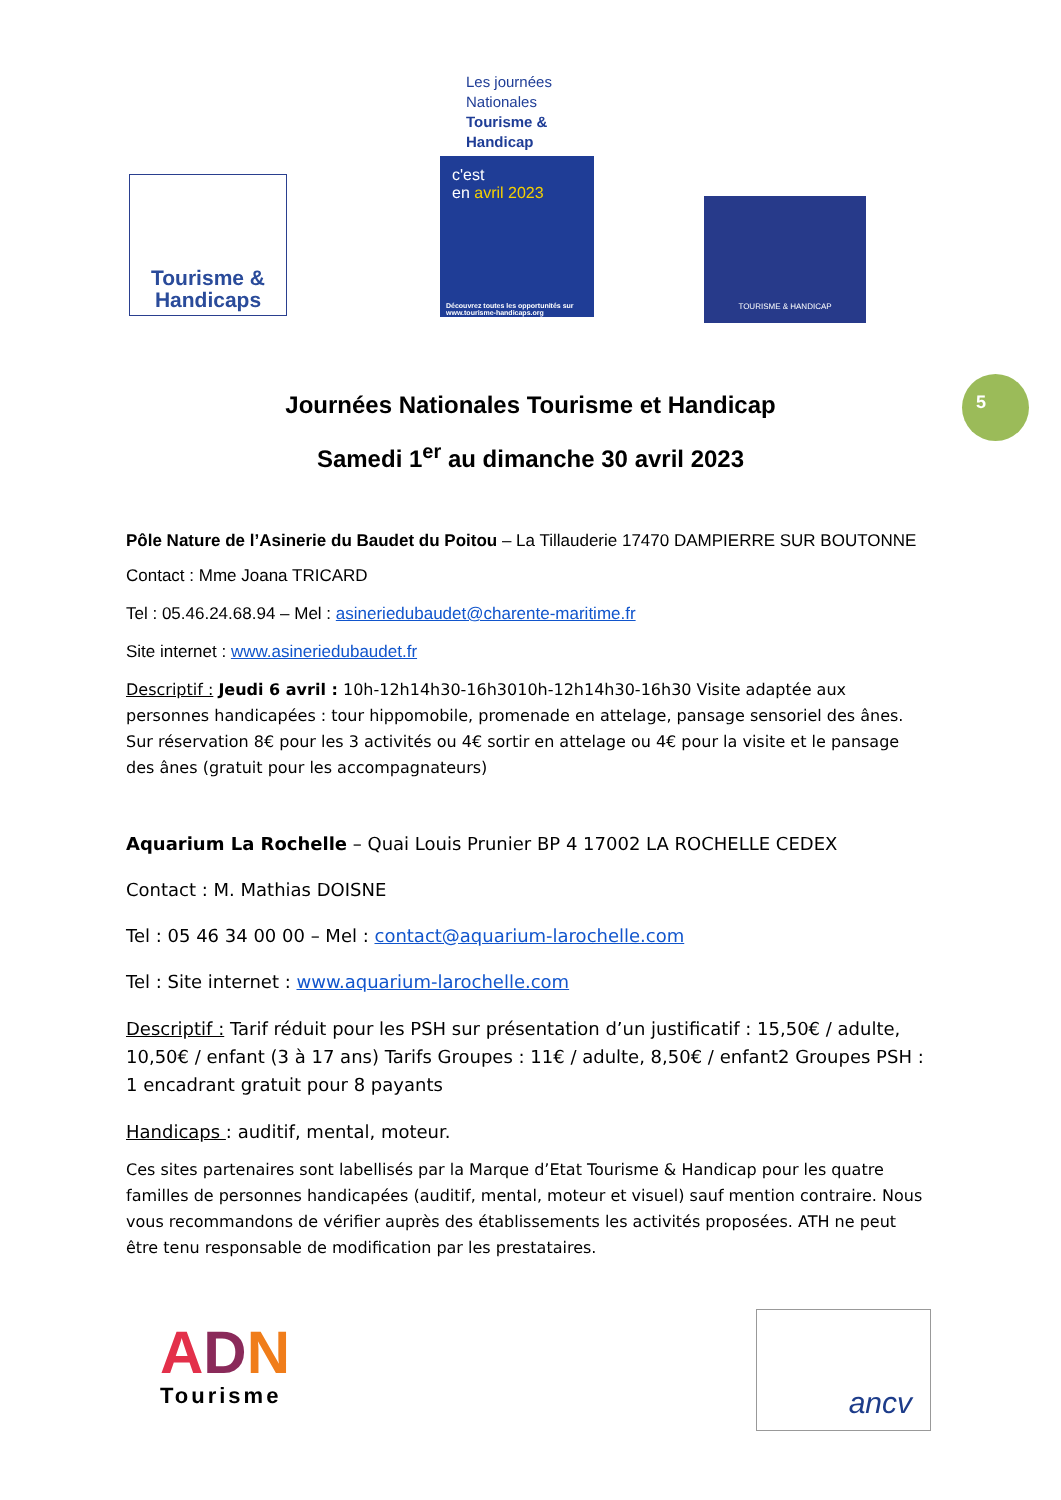Tourisme &
Handicaps
Les journées Nationales Tourisme & Handicap
c'est
en avril 2023
Découvrez toutes les opportunités sur www.tourisme-handicaps.org
TOURISME & HANDICAP
5
Journées Nationales Tourisme et Handicap
Samedi 1<sup>er</sup> au dimanche 30 avril 2023
Pôle Nature de l’Asinerie du Baudet du Poitou – La Tillauderie 17470 DAMPIERRE SUR BOUTONNE
Contact : Mme Joana TRICARD
Tel : 05.46.24.68.94 – Mel : asineriedubaudet@charente-maritime.fr
Site internet : www.asineriedubaudet.fr
Descriptif : Jeudi 6 avril : 10h-12h14h30-16h3010h-12h14h30-16h30 Visite adaptée aux personnes handicapées : tour hippomobile, promenade en attelage, pansage sensoriel des ânes. Sur réservation 8€ pour les 3 activités ou 4€ sortir en attelage ou 4€ pour la visite et le pansage des ânes (gratuit pour les accompagnateurs)
Aquarium La Rochelle – Quai Louis Prunier BP 4 17002 LA ROCHELLE CEDEX
Contact : M. Mathias DOISNE
Tel : 05 46 34 00 00 – Mel : contact@aquarium-larochelle.com
Tel : Site internet : www.aquarium-larochelle.com
Descriptif : Tarif réduit pour les PSH sur présentation d’un justificatif : 15,50€ / adulte, 10,50€ / enfant (3 à 17 ans) Tarifs Groupes : 11€ / adulte, 8,50€ / enfant2 Groupes PSH : 1 encadrant gratuit pour 8 payants
Handicaps : auditif, mental, moteur.
Ces sites partenaires sont labellisés par la Marque d’Etat Tourisme & Handicap pour les quatre familles de personnes handicapées (auditif, mental, moteur et visuel) sauf mention contraire. Nous vous recommandons de vérifier auprès des établissements les activités proposées. ATH ne peut être tenu responsable de modification par les prestataires.
ADN
Tourisme
ancv